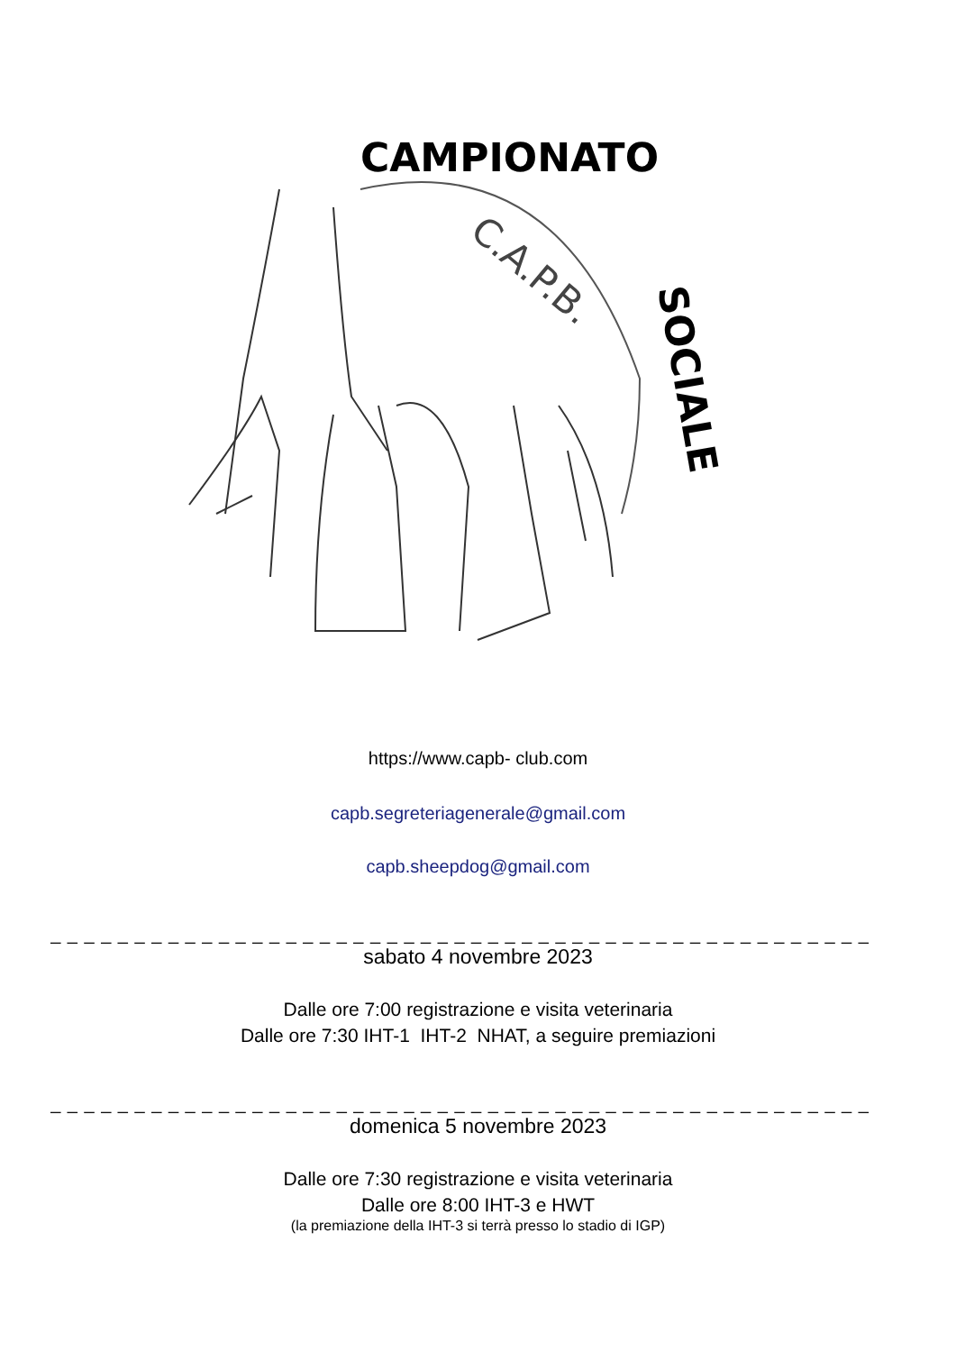CAMPIONATO
SOCIALE
C.A.P.B.
https://www.capb- club.com
capb.segreteriagenerale@gmail.com
capb.sheepdog@gmail.com
_ _ _ _ _ _ _ _ _ _ _ _ _ _ _ _ _ _ _ _ _ _ _ _ _ _ _ _ _ _ _ _ _ _ _ _ _ _ _ _ _ _ _ _ _ _ _ _ _
sabato 4 novembre 2023
Dalle ore 7:00 registrazione e visita veterinaria
Dalle ore 7:30 IHT-1 IHT-2 NHAT, a seguire premiazioni
_ _ _ _ _ _ _ _ _ _ _ _ _ _ _ _ _ _ _ _ _ _ _ _ _ _ _ _ _ _ _ _ _ _ _ _ _ _ _ _ _ _ _ _ _ _ _ _ _
domenica 5 novembre 2023
Dalle ore 7:30 registrazione e visita veterinaria
Dalle ore 8:00 IHT-3 e HWT
(la premiazione della IHT-3 si terrà presso lo stadio di IGP)